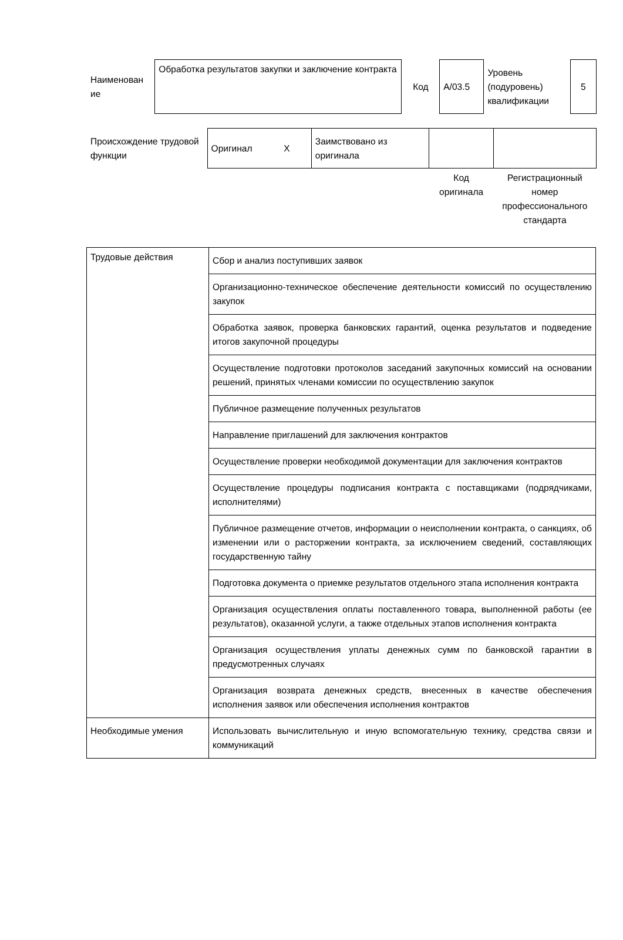| Наименован ие | Обработка результатов закупки и заключение контракта | Код | А/03.5 | Уровень (подуровень) квалификации | 5 |
| Происхождение трудовой функции | Оригинал | X | Заимствовано из оригинала | | |
| | | | | Код оригинала | Регистрационный номер профессионального стандарта |
| Трудовые действия | Сбор и анализ поступивших заявок |
| | Организационно-техническое обеспечение деятельности комиссий по осуществлению закупок |
| | Обработка заявок, проверка банковских гарантий, оценка результатов и подведение итогов закупочной процедуры |
| | Осуществление подготовки протоколов заседаний закупочных комиссий на основании решений, принятых членами комиссии по осуществлению закупок |
| | Публичное размещение полученных результатов |
| | Направление приглашений для заключения контрактов |
| | Осуществление проверки необходимой документации для заключения контрактов |
| | Осуществление процедуры подписания контракта с поставщиками (подрядчиками, исполнителями) |
| | Публичное размещение отчетов, информации о неисполнении контракта, о санкциях, об изменении или о расторжении контракта, за исключением сведений, составляющих государственную тайну |
| | Подготовка документа о приемке результатов отдельного этапа исполнения контракта |
| | Организация осуществления оплаты поставленного товара, выполненной работы (ее результатов), оказанной услуги, а также отдельных этапов исполнения контракта |
| | Организация осуществления уплаты денежных сумм по банковской гарантии в предусмотренных случаях |
| | Организация возврата денежных средств, внесенных в качестве обеспечения исполнения заявок или обеспечения исполнения контрактов |
| Необходимые умения | Использовать вычислительную и иную вспомогательную технику, средства связи и коммуникаций |